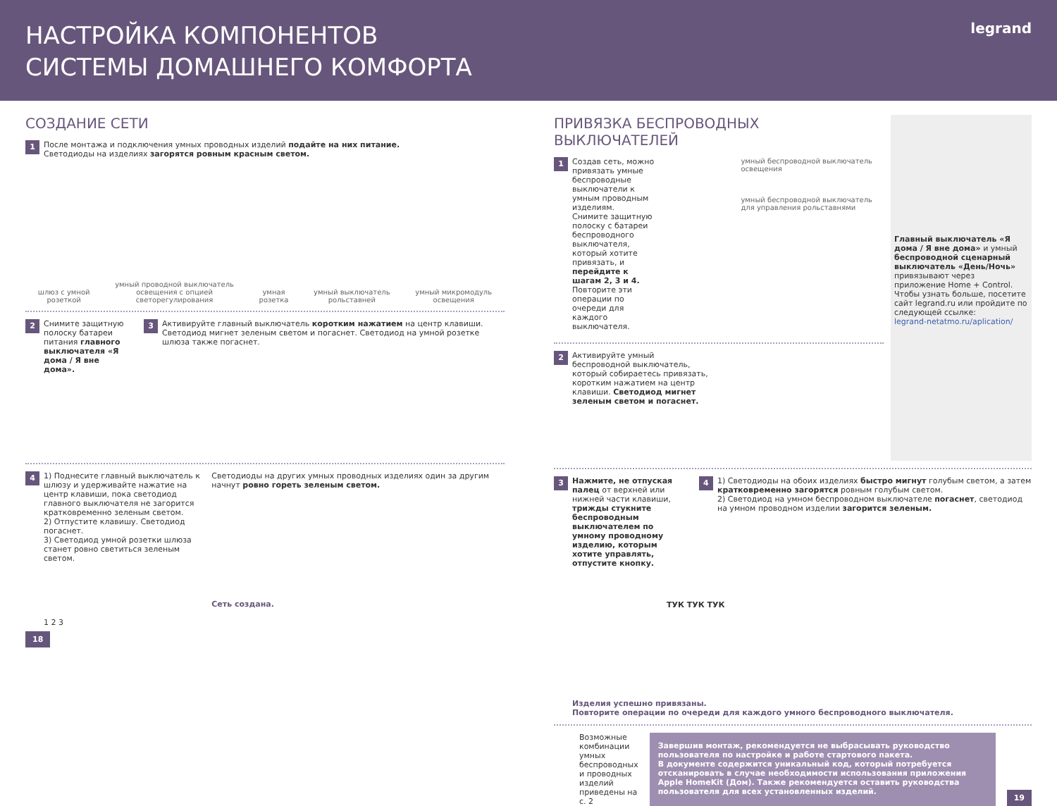НАСТРОЙКА КОМПОНЕНТОВ
СИСТЕМЫ ДОМАШНЕГО КОМФОРТА
legrand
СОЗДАНИЕ СЕТИ
1
После монтажа и подключения умных проводных изделий подайте на них питание.
Светодиоды на изделиях загорятся ровным красным светом.
шлюз с умной
розеткой
умный проводной выключатель
освещения с опцией
светорегулирования
умная
розетка
умный выключатель
рольставней
умный микромодуль
освещения
2
Снимите защитную полоску батареи питания главного выключателя «Я дома / Я вне дома».
3
Активируйте главный выключатель коротким нажатием на центр клавиши. Светодиод мигнет зеленым светом и погаснет. Светодиод на умной розетке шлюза также погаснет.
4
1) Поднесите главный выключатель к шлюзу и удерживайте нажатие на центр клавиши, пока светодиод главного выключателя не загорится кратковременно зеленым светом.
2) Отпустите клавишу. Светодиод погаснет.
3) Светодиод умной розетки шлюза станет ровно светиться зеленым светом.
1 2 3
Светодиоды на других умных проводных изделиях один за другим начнут ровно гореть зеленым светом.
Сеть создана.
18
ПРИВЯЗКА БЕСПРОВОДНЫХ ВЫКЛЮЧАТЕЛЕЙ
1
Создав сеть, можно привязать умные беспроводные выключатели к умным проводным изделиям.
Снимите защитную полоску с батареи беспроводного выключателя, который хотите привязать, и перейдите к шагам 2, 3 и 4.
Повторите эти операции по очереди для каждого выключателя.
умный беспроводной выключатель освещения
умный беспроводной выключатель для управления рольставнями
2
Активируйте умный беспроводной выключатель, который собираетесь привязать, коротким нажатием на центр клавиши. Светодиод мигнет зеленым светом и погаснет.
Главный выключатель «Я дома / Я вне дома» и умный беспроводной сценарный выключатель «День/Ночь» привязывают через приложение Home + Control. Чтобы узнать больше, посетите сайт legrand.ru или пройдите по следующей ссылке:
legrand-netatmo.ru/aplication/
3
Нажмите, не отпуская палец от верхней или нижней части клавиши, трижды стукните беспроводным выключателем по умному проводному изделию, которым хотите управлять, отпустите кнопку.
4
1) Светодиоды на обоих изделиях быстро мигнут голубым светом, а затем кратковременно загорятся ровным голубым светом.
2) Светодиод на умном беспроводном выключателе погаснет, светодиод на умном проводном изделии загорится зеленым.
ТУК ТУК ТУК
Изделия успешно привязаны.
Повторите операции по очереди для каждого умного беспроводного выключателя.
Возможные комбинации умных беспроводных и проводных изделий приведены на с. 2
Завершив монтаж, рекомендуется не выбрасывать руководство пользователя по настройке и работе стартового пакета.
В документе содержится уникальный код, который потребуется отсканировать в случае необходимости использования приложения Apple HomeKit (Дом). Также рекомендуется оставить руководства пользователя для всех установленных изделий.
19